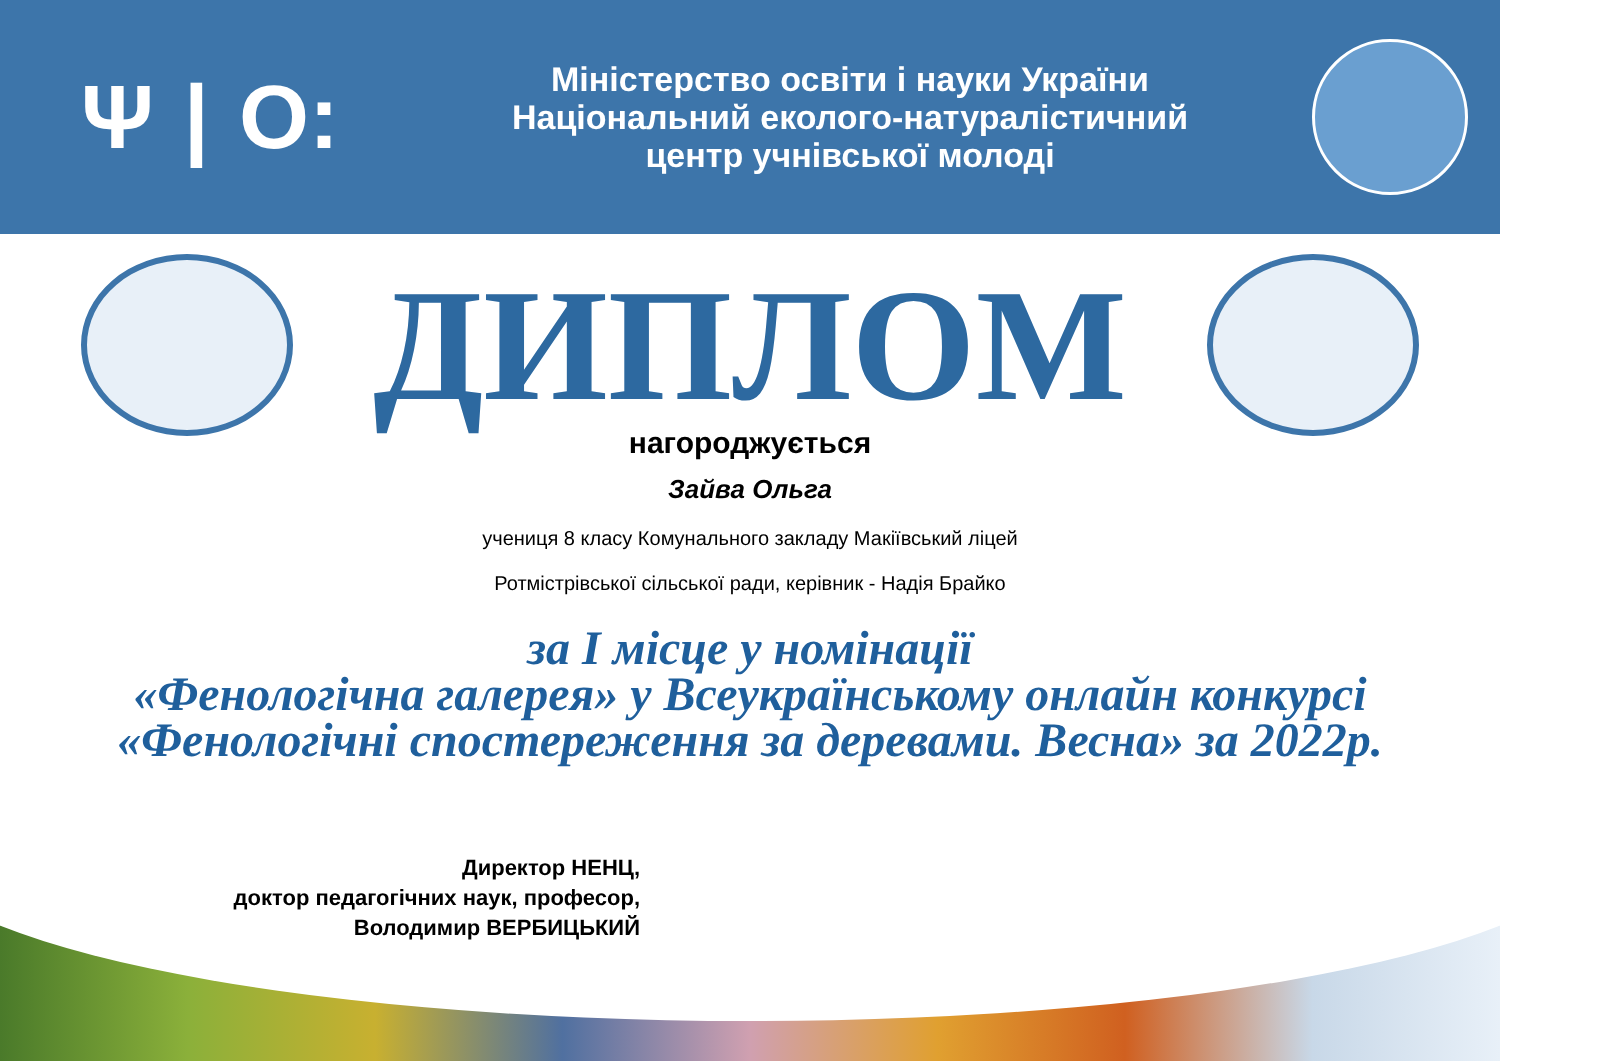Ψ | O:
Міністерство освіти і науки України
Національний еколого-натуралістичний
центр учнівської молоді
ДИПЛОМ
нагороджується
Зайва Ольга
учениця 8 класу Комунального закладу Макіївський ліцей
Ротмістрівської сільської ради, керівник - Надія Брайко
за I місце у номінації
«Фенологічна галерея» у Всеукраїнському онлайн конкурсі
«Фенологічні спостереження за деревами. Весна» за 2022р.
Директор НЕНЦ,
доктор педагогічних наук, професор,
Володимир ВЕРБИЦЬКИЙ